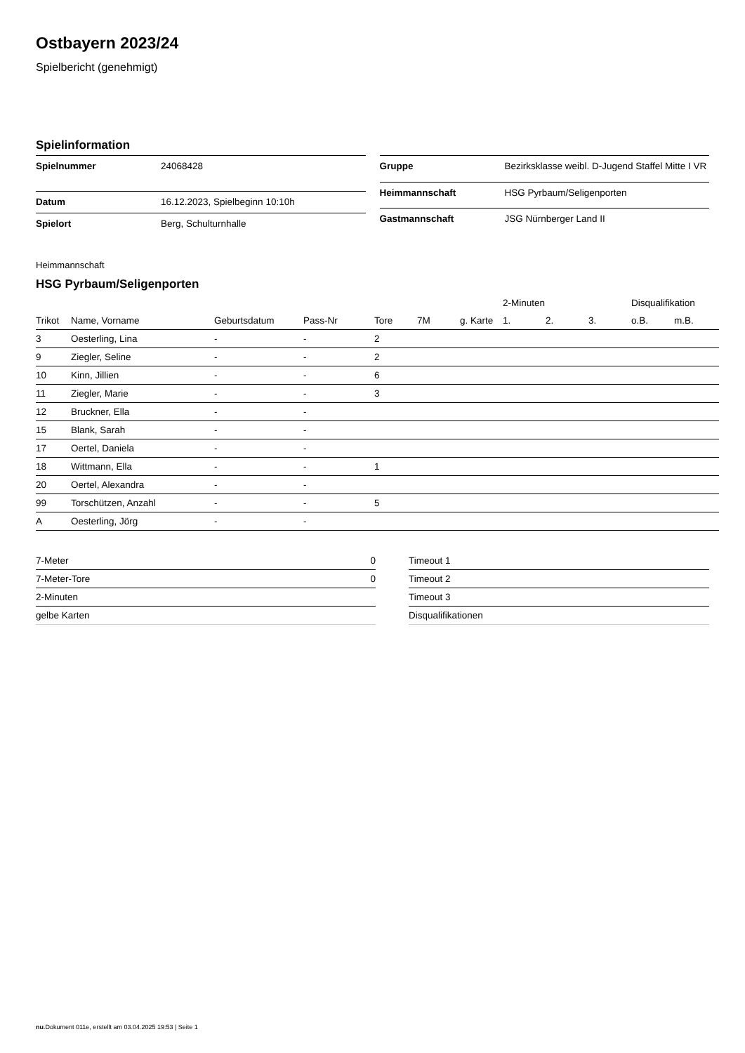Ostbayern 2023/24
Spielbericht (genehmigt)
Spielinformation
| Spielnummer | 24068428 |
| Datum | 16.12.2023, Spielbeginn 10:10h |
| Spielort | Berg, Schulturnhalle |
| Gruppe | Bezirksklasse weibl. D-Jugend Staffel Mitte I VR |
| Heimmannschaft | HSG Pyrbaum/Seligenporten |
| Gastmannschaft | JSG Nürnberger Land II |
Heimmannschaft
HSG Pyrbaum/Seligenporten
| | | | | | | | 2-Minuten | | | Disqualifikation | |
| --- | --- | --- | --- | --- | --- | --- | --- | --- | --- | --- | --- |
| Trikot | Name, Vorname | Geburtsdatum | Pass-Nr | Tore | 7M | g. Karte | 1. | 2. | 3. | o.B. | m.B. |
| 3 | Oesterling, Lina | - | - | 2 | | | | | | | |
| 9 | Ziegler, Seline | - | - | 2 | | | | | | | |
| 10 | Kinn, Jillien | - | - | 6 | | | | | | | |
| 11 | Ziegler, Marie | - | - | 3 | | | | | | | |
| 12 | Bruckner, Ella | - | - | | | | | | | | |
| 15 | Blank, Sarah | - | - | | | | | | | | |
| 17 | Oertel, Daniela | - | - | | | | | | | | |
| 18 | Wittmann, Ella | - | - | 1 | | | | | | | |
| 20 | Oertel, Alexandra | - | - | | | | | | | | |
| 99 | Torschützen, Anzahl | - | - | 5 | | | | | | | |
| A | Oesterling, Jörg | - | - | | | | | | | | |
| 7-Meter | 0 |
| 7-Meter-Tore | 0 |
| 2-Minuten | |
| gelbe Karten | |
| Timeout 1 |
| Timeout 2 |
| Timeout 3 |
| Disqualifikationen |
nu.Dokument 011e, erstellt am 03.04.2025 19:53 | Seite 1